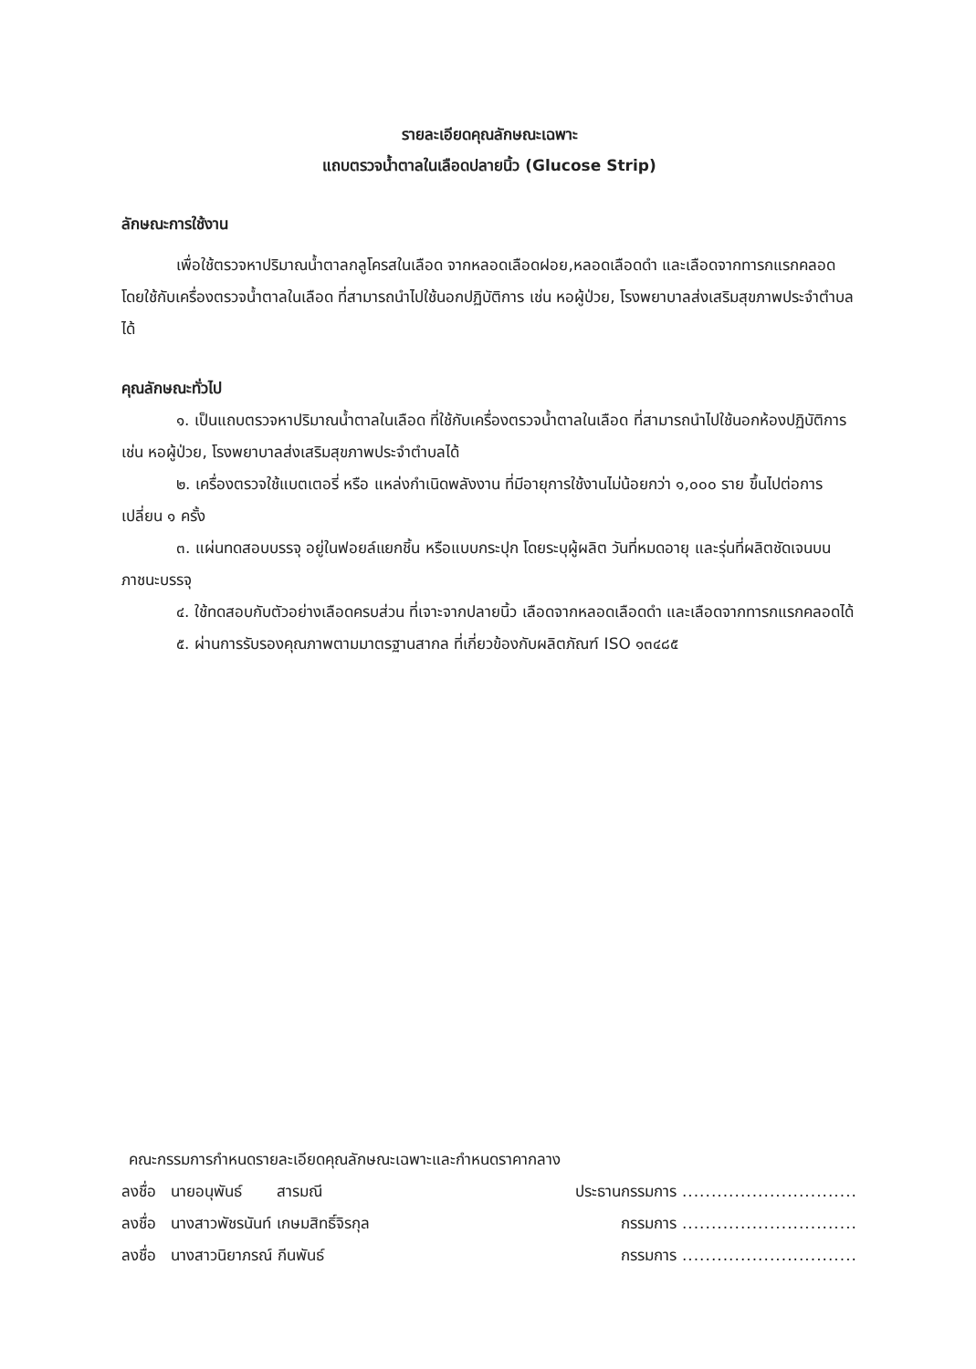รายละเอียดคุณลักษณะเฉพาะ
แถบตรวจน้ำตาลในเลือดปลายนิ้ว (Glucose Strip)
ลักษณะการใช้งาน
เพื่อใช้ตรวจหาปริมาณน้ำตาลกลูโครสในเลือด จากหลอดเลือดฝอย,หลอดเลือดดำ และเลือดจากทารกแรกคลอด โดยใช้กับเครื่องตรวจน้ำตาลในเลือด ที่สามารถนำไปใช้นอกปฏิบัติการ เช่น หอผู้ป่วย, โรงพยาบาลส่งเสริมสุขภาพประจำตำบลได้
คุณลักษณะทั่วไป
๑. เป็นแถบตรวจหาปริมาณน้ำตาลในเลือด ที่ใช้กับเครื่องตรวจน้ำตาลในเลือด ที่สามารถนำไปใช้นอกห้องปฏิบัติการ เช่น หอผู้ป่วย, โรงพยาบาลส่งเสริมสุขภาพประจำตำบลได้
๒. เครื่องตรวจใช้แบตเตอรี่ หรือ แหล่งกำเนิดพลังงาน ที่มีอายุการใช้งานไม่น้อยกว่า ๑,๐๐๐ ราย ขึ้นไปต่อการเปลี่ยน ๑ ครั้ง
๓. แผ่นทดสอบบรรจุ อยู่ในฟอยล์แยกชิ้น หรือแบบกระปุก โดยระบุผู้ผลิต วันที่หมดอายุ และรุ่นที่ผลิตชัดเจนบนภาชนะบรรจุ
๔. ใช้ทดสอบกับตัวอย่างเลือดครบส่วน ที่เจาะจากปลายนิ้ว เลือดจากหลอดเลือดดำ และเลือดจากทารกแรกคลอดได้
๕. ผ่านการรับรองคุณภาพตามมาตรฐานสากล ที่เกี่ยวข้องกับผลิตภัณฑ์ ISO ๑๓๔๘๕
คณะกรรมการกำหนดรายละเอียดคุณลักษณะเฉพาะและกำหนดราคากลาง
ลงชื่อ นายอนุพันธ์ สารมณี ประธานกรรมการ ..............................
ลงชื่อ นางสาวพัชรนันท์ เกษมสิทธิ์จิรกุล กรรมการ ..............................
ลงชื่อ นางสาวนิยาภรณ์ กีนพันธ์ กรรมการ ..............................